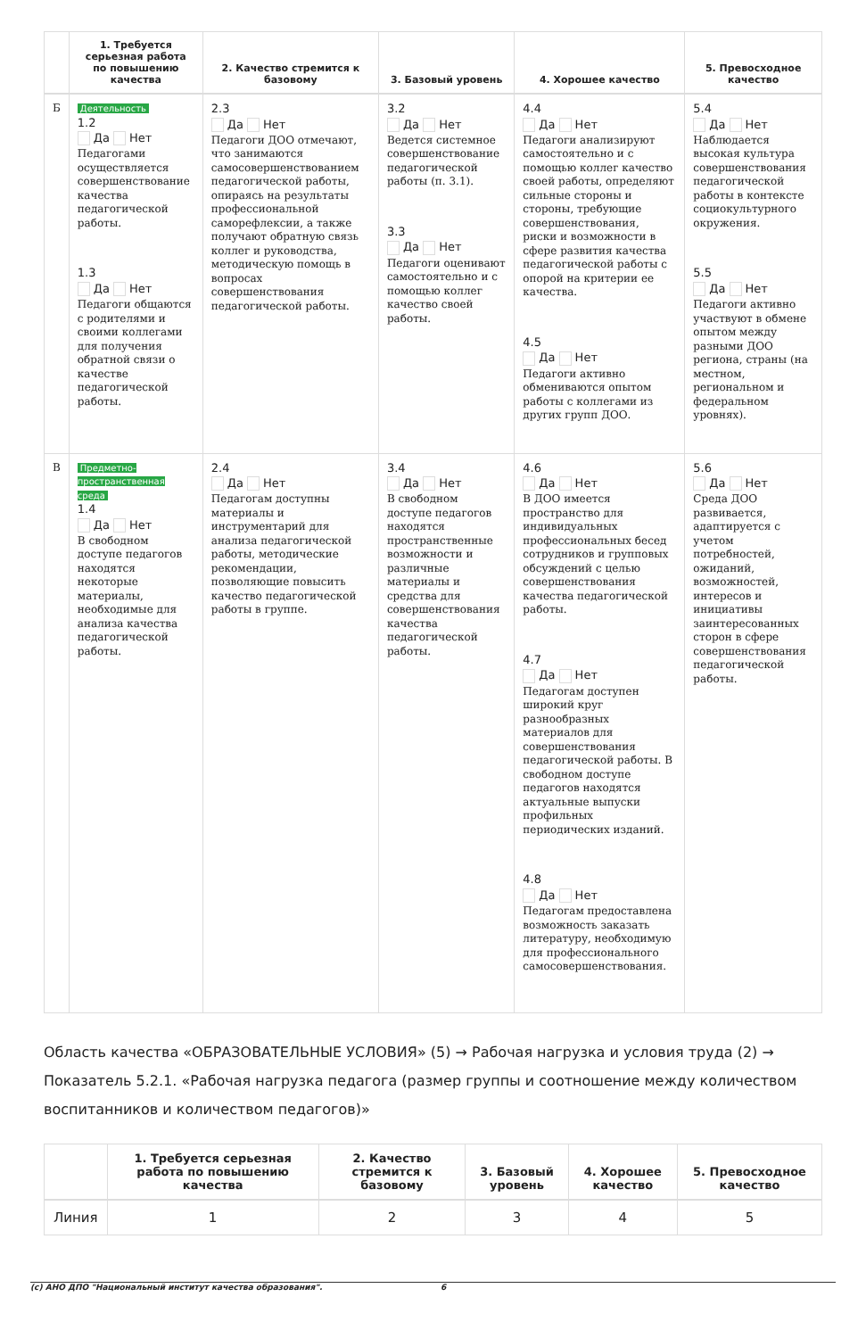| | 1. Требуется серьезная работа по повышению качества | 2. Качество стремится к базовому | 3. Базовый уровень | 4. Хорошее качество | 5. Превосходное качество |
| --- | --- | --- | --- | --- | --- |
| Б | Деятельность 1.2 Да Нет Педагогами осуществляется совершенствование качества педагогической работы. 1.3 Да Нет Педагоги общаются с родителями и своими коллегами для получения обратной связи о качестве педагогической работы. | 2.3 Да Нет Педагоги ДОО отмечают, что занимаются самосовершенствованием педагогической работы, опираясь на результаты профессиональной саморефлексии, а также получают обратную связь коллег и руководства, методическую помощь в вопросах совершенствования педагогической работы. | 3.2 Да Нет Ведется системное совершенствование педагогической работы (п. 3.1). 3.3 Да Нет Педагоги оценивают самостоятельно и с помощью коллег качество своей работы. | 4.4 Да Нет Педагоги анализируют самостоятельно и с помощью коллег качество своей работы, определяют сильные стороны и стороны, требующие совершенствования, риски и возможности в сфере развития качества педагогической работы с опорой на критерии ее качества. 4.5 Да Нет Педагоги активно обмениваются опытом работы с коллегами из других групп ДОО. | 5.4 Да Нет Наблюдается высокая культура совершенствования педагогической работы в контексте социокультурного окружения. 5.5 Да Нет Педагоги активно участвуют в обмене опытом между разными ДОО региона, страны (на местном, региональном и федеральном уровнях). |
| В | Предметно-пространственная среда 1.4 Да Нет В свободном доступе педагогов находятся некоторые материалы, необходимые для анализа качества педагогической работы. | 2.4 Да Нет Педагогам доступны материалы и инструментарий для анализа педагогической работы, методические рекомендации, позволяющие повысить качество педагогической работы в группе. | 3.4 Да Нет В свободном доступе педагогов находятся пространственные возможности и различные материалы и средства для совершенствования качества педагогической работы. | 4.6 Да Нет В ДОО имеется пространство для индивидуальных профессиональных бесед сотрудников и групповых обсуждений с целью совершенствования качества педагогической работы. 4.7 Да Нет Педагогам доступен широкий круг разнообразных материалов для совершенствования педагогической работы. В свободном доступе педагогов находятся актуальные выпуски профильных периодических изданий. 4.8 Да Нет Педагогам предоставлена возможность заказать литературу, необходимую для профессионального самосовершенствования. | 5.6 Да Нет Среда ДОО развивается, адаптируется с учетом потребностей, ожиданий, возможностей, интересов и инициативы заинтересованных сторон в сфере совершенствования педагогической работы. |
Область качества «ОБРАЗОВАТЕЛЬНЫЕ УСЛОВИЯ» (5) → Рабочая нагрузка и условия труда (2) → Показатель 5.2.1. «Рабочая нагрузка педагога (размер группы и соотношение между количеством воспитанников и количеством педагогов)»
| | 1. Требуется серьезная работа по повышению качества | 2. Качество стремится к базовому | 3. Базовый уровень | 4. Хорошее качество | 5. Превосходное качество |
| --- | --- | --- | --- | --- | --- |
| Линия | 1 | 2 | 3 | 4 | 5 |
(c) АНО ДПО "Национальный институт качества образования". 6